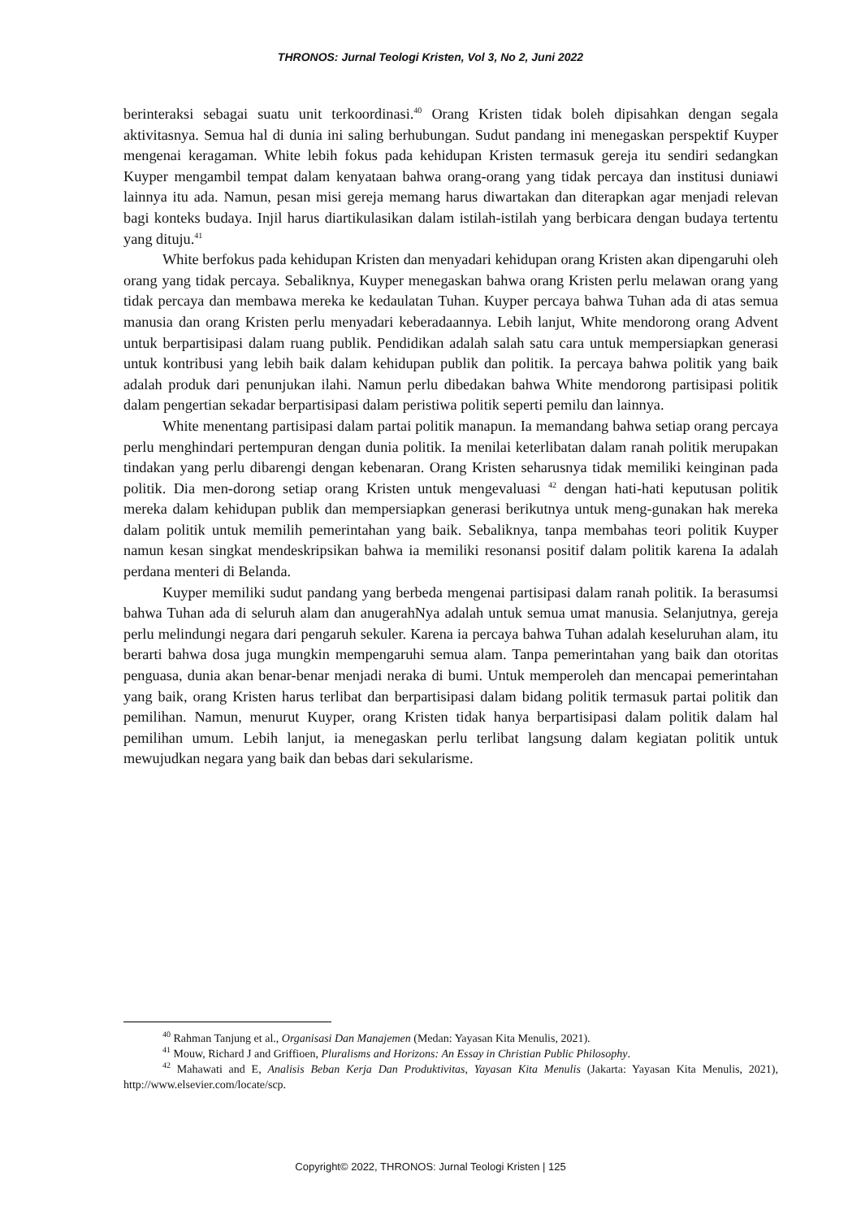THRONOS: Jurnal Teologi Kristen, Vol 3, No 2, Juni 2022
berinteraksi sebagai suatu unit terkoordinasi.<sup>40</sup> Orang Kristen tidak boleh dipisahkan dengan segala aktivitasnya. Semua hal di dunia ini saling berhubungan. Sudut pandang ini menegaskan perspektif Kuyper mengenai keragaman. White lebih fokus pada kehidupan Kristen termasuk gereja itu sendiri sedangkan Kuyper mengambil tempat dalam kenyataan bahwa orang-orang yang tidak percaya dan institusi duniawi lainnya itu ada. Namun, pesan misi gereja memang harus diwartakan dan diterapkan agar menjadi relevan bagi konteks budaya. Injil harus diartikulasikan dalam istilah-istilah yang berbicara dengan budaya tertentu yang dituju.<sup>41</sup>
White berfokus pada kehidupan Kristen dan menyadari kehidupan orang Kristen akan dipengaruhi oleh orang yang tidak percaya. Sebaliknya, Kuyper menegaskan bahwa orang Kristen perlu melawan orang yang tidak percaya dan membawa mereka ke kedaulatan Tuhan. Kuyper percaya bahwa Tuhan ada di atas semua manusia dan orang Kristen perlu menyadari keberadaannya. Lebih lanjut, White mendorong orang Advent untuk berpartisipasi dalam ruang publik. Pendidikan adalah salah satu cara untuk mempersiapkan generasi untuk kontribusi yang lebih baik dalam kehidupan publik dan politik. Ia percaya bahwa politik yang baik adalah produk dari penunjukan ilahi. Namun perlu dibedakan bahwa White mendorong partisipasi politik dalam pengertian sekadar berpartisipasi dalam peristiwa politik seperti pemilu dan lainnya.
White menentang partisipasi dalam partai politik manapun. Ia memandang bahwa setiap orang percaya perlu menghindari pertempuran dengan dunia politik. Ia menilai keterlibatan dalam ranah politik merupakan tindakan yang perlu dibarengi dengan kebenaran. Orang Kristen seharusnya tidak memiliki keinginan pada politik. Dia men-dorong setiap orang Kristen untuk mengevaluasi <sup>42</sup> dengan hati-hati keputusan politik mereka dalam kehidupan publik dan mempersiapkan generasi berikutnya untuk meng-gunakan hak mereka dalam politik untuk memilih pemerintahan yang baik. Sebaliknya, tanpa membahas teori politik Kuyper namun kesan singkat mendeskripsikan bahwa ia memiliki resonansi positif dalam politik karena Ia adalah perdana menteri di Belanda.
Kuyper memiliki sudut pandang yang berbeda mengenai partisipasi dalam ranah politik. Ia berasumsi bahwa Tuhan ada di seluruh alam dan anugerahNya adalah untuk semua umat manusia. Selanjutnya, gereja perlu melindungi negara dari pengaruh sekuler. Karena ia percaya bahwa Tuhan adalah keseluruhan alam, itu berarti bahwa dosa juga mungkin mempengaruhi semua alam. Tanpa pemerintahan yang baik dan otoritas penguasa, dunia akan benar-benar menjadi neraka di bumi. Untuk memperoleh dan mencapai pemerintahan yang baik, orang Kristen harus terlibat dan berpartisipasi dalam bidang politik termasuk partai politik dan pemilihan. Namun, menurut Kuyper, orang Kristen tidak hanya berpartisipasi dalam politik dalam hal pemilihan umum. Lebih lanjut, ia menegaskan perlu terlibat langsung dalam kegiatan politik untuk mewujudkan negara yang baik dan bebas dari sekularisme.
<sup>40</sup> Rahman Tanjung et al., Organisasi Dan Manajemen (Medan: Yayasan Kita Menulis, 2021).
<sup>41</sup> Mouw, Richard J and Griffioen, Pluralisms and Horizons: An Essay in Christian Public Philosophy.
<sup>42</sup> Mahawati and E, Analisis Beban Kerja Dan Produktivitas, Yayasan Kita Menulis (Jakarta: Yayasan Kita Menulis, 2021), http://www.elsevier.com/locate/scp.
Copyright© 2022, THRONOS: Jurnal Teologi Kristen | 125